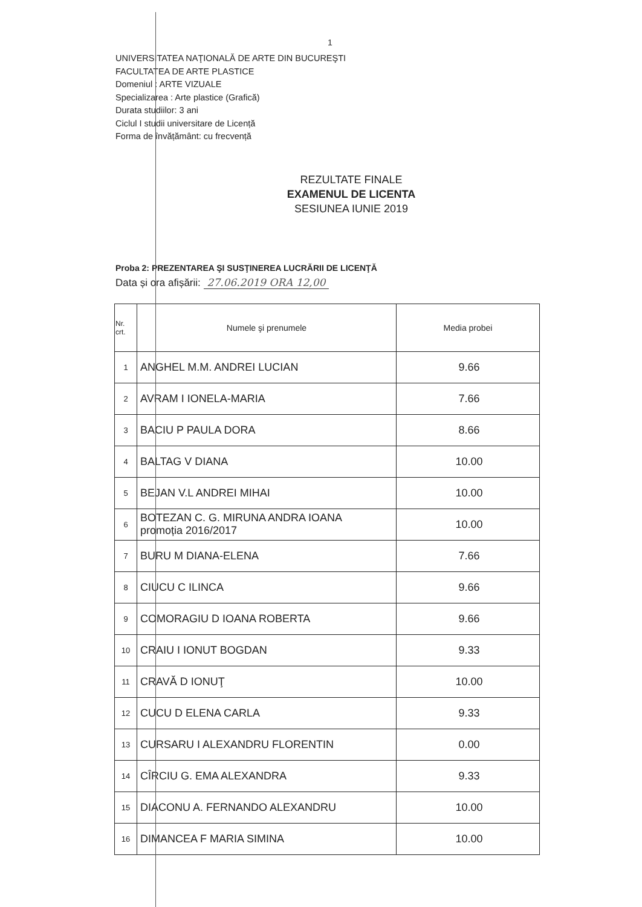1
UNIVERSITATEA NAŢIONALĂ DE ARTE DIN BUCUREŞTI
FACULTATEA DE ARTE PLASTICE
Domeniul : ARTE VIZUALE
Specializarea : Arte plastice (Grafică)
Durata studiilor: 3 ani
Ciclul I studii universitare de Licență
Forma de învățământ: cu frecvență
REZULTATE FINALE
EXAMENUL DE LICENTA
SESIUNEA IUNIE 2019
Proba 2: PREZENTAREA ŞI SUSŢINEREA LUCRĂRII DE LICENŢĂ
Data și ora afișării: 27.06.2019 ORA 12,00
| Nr. crt. | Numele şi prenumele | Media probei |
| --- | --- | --- |
| 1 | ANGHEL M.M. ANDREI LUCIAN | 9.66 |
| 2 | AVRAM I IONELA-MARIA | 7.66 |
| 3 | BACIU P PAULA DORA | 8.66 |
| 4 | BALTAG V DIANA | 10.00 |
| 5 | BEJAN V.L ANDREI MIHAI | 10.00 |
| 6 | BOTEZAN C. G. MIRUNA ANDRA IOANA promoția 2016/2017 | 10.00 |
| 7 | BURU M DIANA-ELENA | 7.66 |
| 8 | CIUCU C ILINCA | 9.66 |
| 9 | COMORAGIU D IOANA ROBERTA | 9.66 |
| 10 | CRAIU I IONUT BOGDAN | 9.33 |
| 11 | CRAVĂ D IONUŢ | 10.00 |
| 12 | CUCU D ELENA CARLA | 9.33 |
| 13 | CURSARU I ALEXANDRU FLORENTIN | 0.00 |
| 14 | CÎRCIU G. EMA ALEXANDRA | 9.33 |
| 15 | DIACONU A. FERNANDO ALEXANDRU | 10.00 |
| 16 | DIMANCEA F MARIA SIMINA | 10.00 |